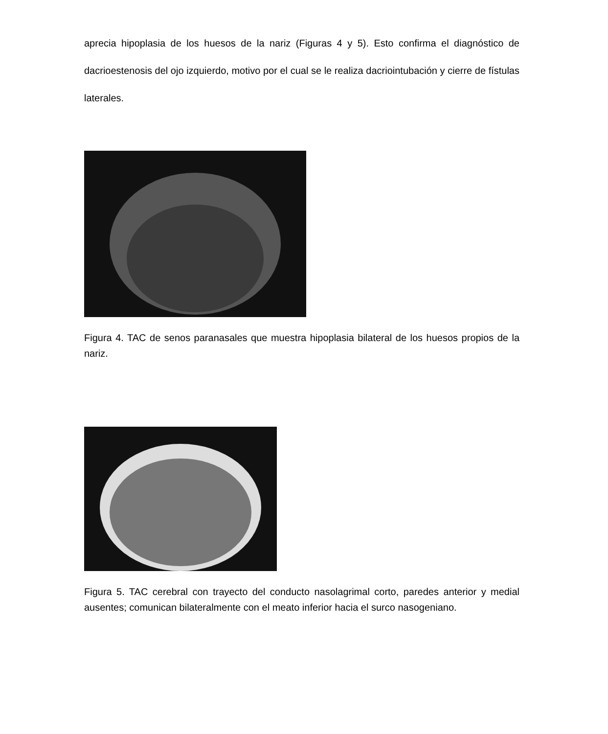aprecia hipoplasia de los huesos de la nariz (Figuras 4 y 5). Esto confirma el diagnóstico de dacrioestenosis del ojo izquierdo, motivo por el cual se le realiza dacriointubación y cierre de fístulas laterales.
Figura 4. TAC de senos paranasales que muestra hipoplasia bilateral de los huesos propios de la nariz.
Figura 5. TAC cerebral con trayecto del conducto nasolagrimal corto, paredes anterior y medial ausentes; comunican bilateralmente con el meato inferior hacia el surco nasogeniano.